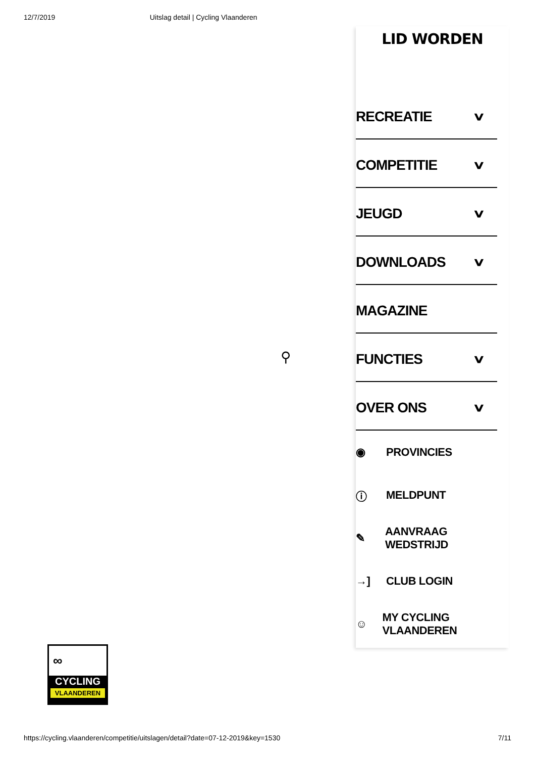12/7/2019 Uitslag detail | Cycling Vlaanderen
⚲
LID WORDEN
RECREATIE ∨
COMPETITIE ∨
JEUGD ∨
DOWNLOADS ∨
MAGAZINE
FUNCTIES ∨
OVER ONS ∨
◉ PROVINCIES
ⓘ MELDPUNT
✎ AANVRAAG WEDSTRIJD
→] CLUB LOGIN
☺ MY CYCLING VLAANDEREN
∞
CYCLING
VLAANDEREN
https://cycling.vlaanderen/competitie/uitslagen/detail?date=07-12-2019&key=1530 7/11